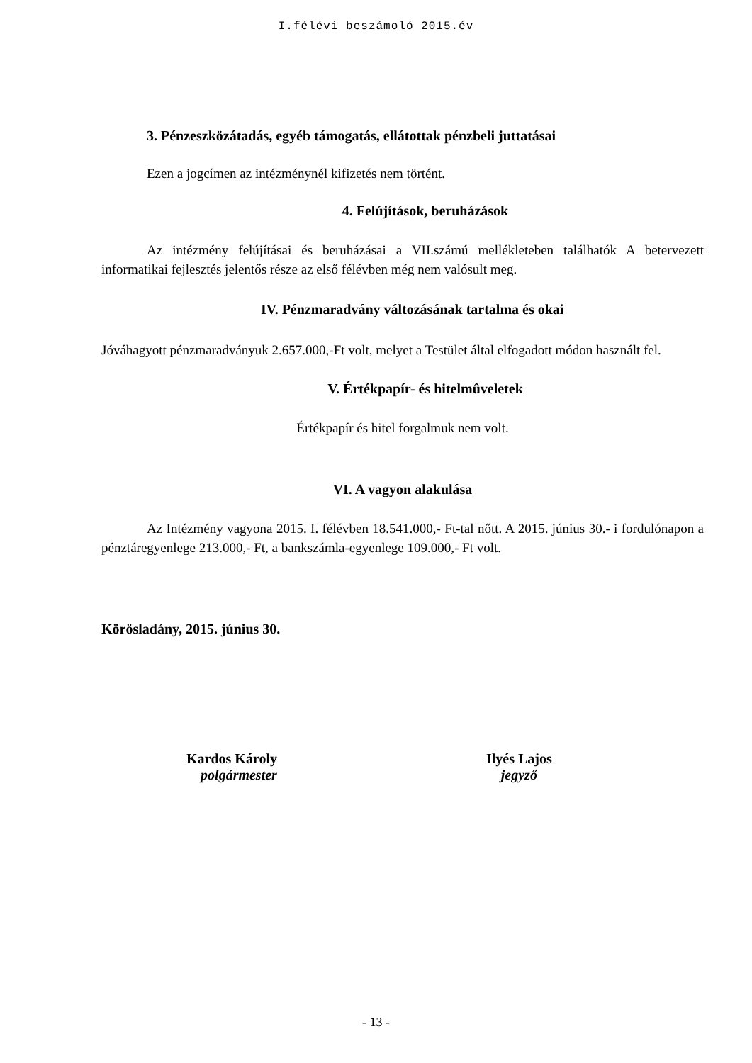I.félévi beszámoló 2015.év
3. Pénzeszközátadás, egyéb támogatás, ellátottak pénzbeli juttatásai
Ezen a jogcímen az intézménynél kifizetés nem történt.
4. Felújítások, beruházások
Az intézmény felújításai és beruházásai a VII.számú mellékleteben találhatók A betervezett informatikai fejlesztés jelentős része az első félévben még nem valósult meg.
IV. Pénzmaradvány változásának tartalma és okai
Jóváhagyott pénzmaradványuk 2.657.000,-Ft volt, melyet a Testület által elfogadott módon használt fel.
V. Értékpapír- és hitelmûveletek
Értékpapír és hitel forgalmuk nem volt.
VI. A vagyon alakulása
Az Intézmény vagyona 2015. I. félévben 18.541.000,- Ft-tal nőtt. A 2015. június 30.- i fordulónapon a pénztáregyenlege 213.000,- Ft, a bankszámla-egyenlege 109.000,- Ft volt.
Körösladány, 2015. június 30.
Kardos Károly
polgármester
Ilyés Lajos
jegyző
- 13 -